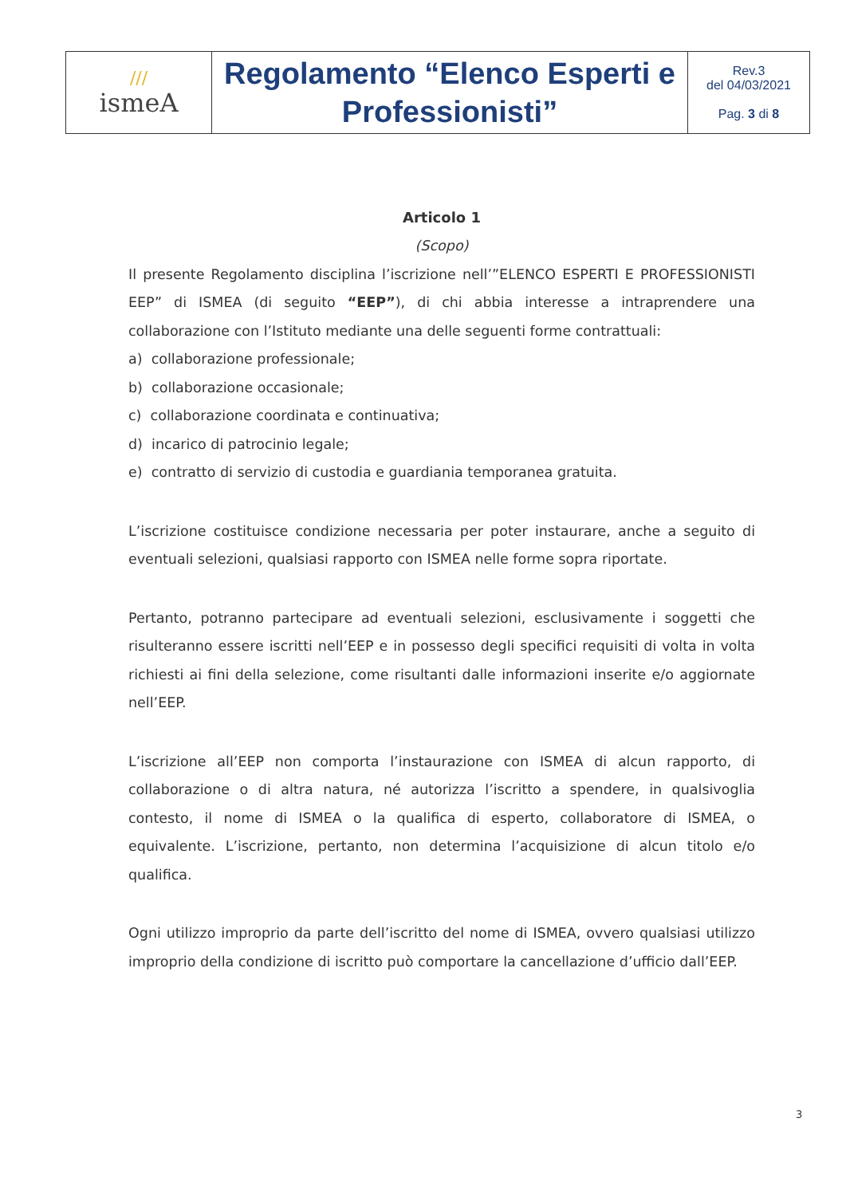| /// ismeA | Regolamento “Elenco Esperti e Professionisti” | Rev.3 del 04/03/2021 Pag. 3 di 8 |
Articolo 1
(Scopo)
Il presente Regolamento disciplina l’iscrizione nell’”ELENCO ESPERTI E PROFESSIONISTI EEP” di ISMEA (di seguito “EEP”), di chi abbia interesse a intraprendere una collaborazione con l’Istituto mediante una delle seguenti forme contrattuali:
a) collaborazione professionale;
b) collaborazione occasionale;
c) collaborazione coordinata e continuativa;
d) incarico di patrocinio legale;
e) contratto di servizio di custodia e guardiania temporanea gratuita.
L’iscrizione costituisce condizione necessaria per poter instaurare, anche a seguito di eventuali selezioni, qualsiasi rapporto con ISMEA nelle forme sopra riportate.
Pertanto, potranno partecipare ad eventuali selezioni, esclusivamente i soggetti che risulteranno essere iscritti nell’EEP e in possesso degli specifici requisiti di volta in volta richiesti ai fini della selezione, come risultanti dalle informazioni inserite e/o aggiornate nell’EEP.
L’iscrizione all’EEP non comporta l’instaurazione con ISMEA di alcun rapporto, di collaborazione o di altra natura, né autorizza l’iscritto a spendere, in qualsivoglia contesto, il nome di ISMEA o la qualifica di esperto, collaboratore di ISMEA, o equivalente. L’iscrizione, pertanto, non determina l’acquisizione di alcun titolo e/o qualifica.
Ogni utilizzo improprio da parte dell’iscritto del nome di ISMEA, ovvero qualsiasi utilizzo improprio della condizione di iscritto può comportare la cancellazione d’ufficio dall’EEP.
3